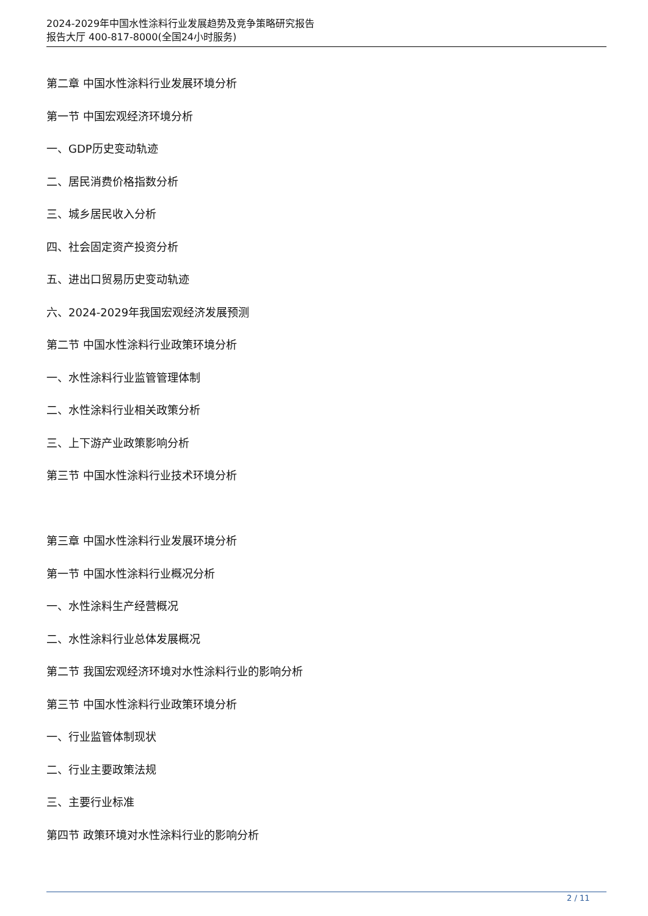2024-2029年中国水性涂料行业发展趋势及竞争策略研究报告
报告大厅 400-817-8000(全国24小时服务)
第二章 中国水性涂料行业发展环境分析
第一节 中国宏观经济环境分析
一、GDP历史变动轨迹
二、居民消费价格指数分析
三、城乡居民收入分析
四、社会固定资产投资分析
五、进出口贸易历史变动轨迹
六、2024-2029年我国宏观经济发展预测
第二节 中国水性涂料行业政策环境分析
一、水性涂料行业监管管理体制
二、水性涂料行业相关政策分析
三、上下游产业政策影响分析
第三节 中国水性涂料行业技术环境分析
第三章 中国水性涂料行业发展环境分析
第一节 中国水性涂料行业概况分析
一、水性涂料生产经营概况
二、水性涂料行业总体发展概况
第二节 我国宏观经济环境对水性涂料行业的影响分析
第三节 中国水性涂料行业政策环境分析
一、行业监管体制现状
二、行业主要政策法规
三、主要行业标准
第四节 政策环境对水性涂料行业的影响分析
2 / 11